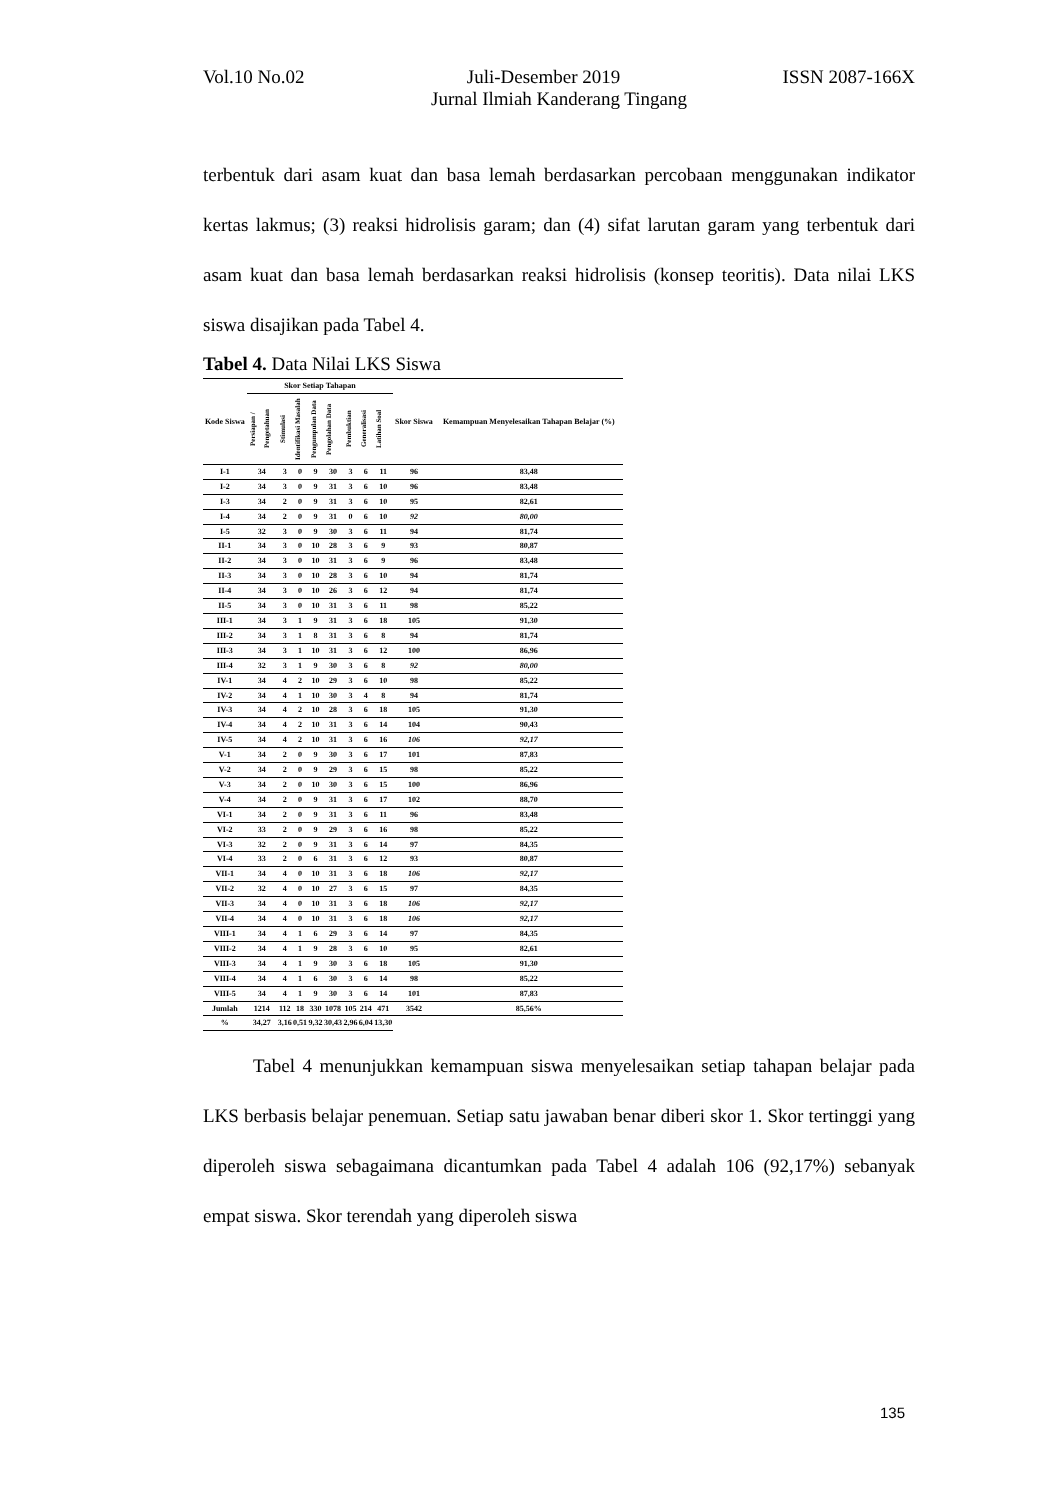Vol.10 No.02 Juli-Desember 2019 ISSN 2087-166X
Jurnal Ilmiah Kanderang Tingang
terbentuk dari asam kuat dan basa lemah berdasarkan percobaan menggunakan indikator kertas lakmus; (3) reaksi hidrolisis garam; dan (4) sifat larutan garam yang terbentuk dari asam kuat dan basa lemah berdasarkan reaksi hidrolisis (konsep teoritis). Data nilai LKS siswa disajikan pada Tabel 4.
Tabel 4. Data Nilai LKS Siswa
| Kode Siswa | Skor Setiap Tahapan | | | | | | | | Skor Siswa | Kemampuan Menyelesaikan Tahapan Belajar (%) |
| --- | --- | --- | --- | --- | --- | --- | --- | --- | --- | --- |
| | Persiapan / Pengetahuan | Stimulasi | Identifikasi Masalah | Pengumpulan Data | Pengolahan Data | Pembuktian | Generalisasi | Latihan Soal | | |
| I-1 | 34 | 3 | 0 | 9 | 30 | 3 | 6 | 11 | 96 | 83,48 |
| I-2 | 34 | 3 | 0 | 9 | 31 | 3 | 6 | 10 | 96 | 83,48 |
| I-3 | 34 | 2 | 0 | 9 | 31 | 3 | 6 | 10 | 95 | 82,61 |
| I-4 | 34 | 2 | 0 | 9 | 31 | 0 | 6 | 10 | 92 | 80,00 |
| I-5 | 32 | 3 | 0 | 9 | 30 | 3 | 6 | 11 | 94 | 81,74 |
| II-1 | 34 | 3 | 0 | 10 | 28 | 3 | 6 | 9 | 93 | 80,87 |
| II-2 | 34 | 3 | 0 | 10 | 31 | 3 | 6 | 9 | 96 | 83,48 |
| II-3 | 34 | 3 | 0 | 10 | 28 | 3 | 6 | 10 | 94 | 81,74 |
| II-4 | 34 | 3 | 0 | 10 | 26 | 3 | 6 | 12 | 94 | 81,74 |
| II-5 | 34 | 3 | 0 | 10 | 31 | 3 | 6 | 11 | 98 | 85,22 |
| III-1 | 34 | 3 | 1 | 9 | 31 | 3 | 6 | 18 | 105 | 91,30 |
| III-2 | 34 | 3 | 1 | 8 | 31 | 3 | 6 | 8 | 94 | 81,74 |
| III-3 | 34 | 3 | 1 | 10 | 31 | 3 | 6 | 12 | 100 | 86,96 |
| III-4 | 32 | 3 | 1 | 9 | 30 | 3 | 6 | 8 | 92 | 80,00 |
| IV-1 | 34 | 4 | 2 | 10 | 29 | 3 | 6 | 10 | 98 | 85,22 |
| IV-2 | 34 | 4 | 1 | 10 | 30 | 3 | 4 | 8 | 94 | 81,74 |
| IV-3 | 34 | 4 | 2 | 10 | 28 | 3 | 6 | 18 | 105 | 91,30 |
| IV-4 | 34 | 4 | 2 | 10 | 31 | 3 | 6 | 14 | 104 | 90,43 |
| IV-5 | 34 | 4 | 2 | 10 | 31 | 3 | 6 | 16 | 106 | 92,17 |
| V-1 | 34 | 2 | 0 | 9 | 30 | 3 | 6 | 17 | 101 | 87,83 |
| V-2 | 34 | 2 | 0 | 9 | 29 | 3 | 6 | 15 | 98 | 85,22 |
| V-3 | 34 | 2 | 0 | 10 | 30 | 3 | 6 | 15 | 100 | 86,96 |
| V-4 | 34 | 2 | 0 | 9 | 31 | 3 | 6 | 17 | 102 | 88,70 |
| VI-1 | 34 | 2 | 0 | 9 | 31 | 3 | 6 | 11 | 96 | 83,48 |
| VI-2 | 33 | 2 | 0 | 9 | 29 | 3 | 6 | 16 | 98 | 85,22 |
| VI-3 | 32 | 2 | 0 | 9 | 31 | 3 | 6 | 14 | 97 | 84,35 |
| VI-4 | 33 | 2 | 0 | 6 | 31 | 3 | 6 | 12 | 93 | 80,87 |
| VII-1 | 34 | 4 | 0 | 10 | 31 | 3 | 6 | 18 | 106 | 92,17 |
| VII-2 | 32 | 4 | 0 | 10 | 27 | 3 | 6 | 15 | 97 | 84,35 |
| VII-3 | 34 | 4 | 0 | 10 | 31 | 3 | 6 | 18 | 106 | 92,17 |
| VII-4 | 34 | 4 | 0 | 10 | 31 | 3 | 6 | 18 | 106 | 92,17 |
| VIII-1 | 34 | 4 | 1 | 6 | 29 | 3 | 6 | 14 | 97 | 84,35 |
| VIII-2 | 34 | 4 | 1 | 9 | 28 | 3 | 6 | 10 | 95 | 82,61 |
| VIII-3 | 34 | 4 | 1 | 9 | 30 | 3 | 6 | 18 | 105 | 91,30 |
| VIII-4 | 34 | 4 | 1 | 6 | 30 | 3 | 6 | 14 | 98 | 85,22 |
| VIII-5 | 34 | 4 | 1 | 9 | 30 | 3 | 6 | 14 | 101 | 87,83 |
| Jumlah | 1214 | 112 | 18 | 330 | 1078 | 105 | 214 | 471 | 3542 | 85,56% |
| % | 34,27 | 3,16 | 0,51 | 9,32 | 30,43 | 2,96 | 6,04 | 13,30 | | |
Tabel 4 menunjukkan kemampuan siswa menyelesaikan setiap tahapan belajar pada LKS berbasis belajar penemuan. Setiap satu jawaban benar diberi skor 1. Skor tertinggi yang diperoleh siswa sebagaimana dicantumkan pada Tabel 4 adalah 106 (92,17%) sebanyak empat siswa. Skor terendah yang diperoleh siswa
135